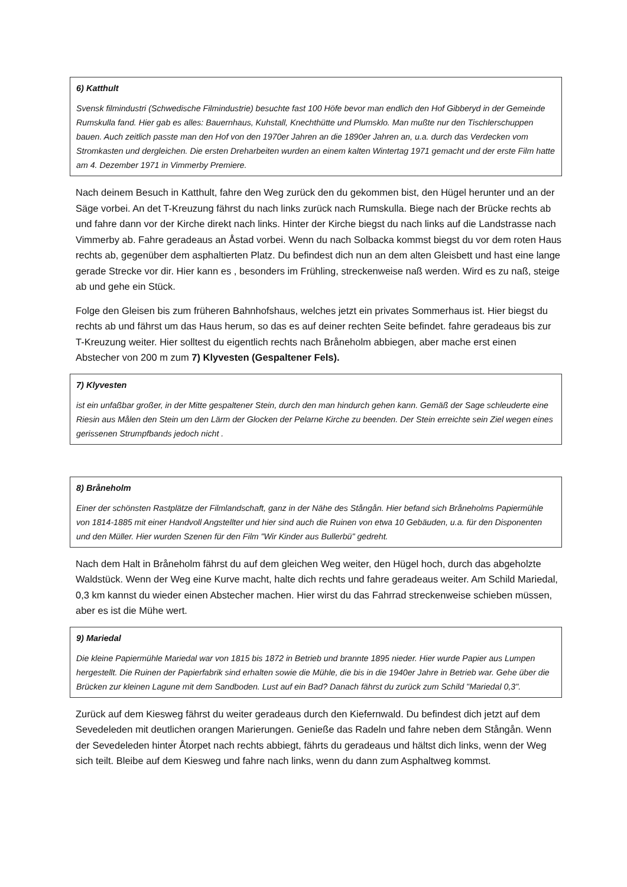6) Katthult
Svensk filmindustri (Schwedische Filmindustrie) besuchte fast 100 Höfe bevor man endlich den Hof Gibberyd in der Gemeinde Rumskulla fand. Hier gab es alles: Bauernhaus, Kuhstall, Knechthütte und Plumsklo. Man mußte nur den Tischlerschuppen bauen. Auch zeitlich passte man den Hof von den 1970er Jahren an die 1890er Jahren an, u.a. durch das Verdecken vom Stromkasten und dergleichen. Die ersten Dreharbeiten wurden an einem kalten Wintertag 1971 gemacht und der erste Film hatte am 4. Dezember 1971 in Vimmerby Premiere.
Nach deinem Besuch in Katthult, fahre den Weg zurück den du gekommen bist, den Hügel herunter und an der Säge vorbei. An det T-Kreuzung fährst du nach links zurück nach Rumskulla. Biege nach der Brücke rechts ab und fahre dann vor der Kirche direkt nach links. Hinter der Kirche biegst du nach links auf die Landstrasse nach Vimmerby ab. Fahre geradeaus an Åstad vorbei. Wenn du nach Solbacka kommst biegst du vor dem roten Haus rechts ab, gegenüber dem asphaltierten Platz. Du befindest dich nun an dem alten Gleisbett und hast eine lange gerade Strecke vor dir. Hier kann es , besonders im Frühling, streckenweise naß werden. Wird es zu naß, steige ab und gehe ein Stück.
Folge den Gleisen bis zum früheren Bahnhofshaus, welches jetzt ein privates Sommerhaus ist. Hier biegst du rechts ab und fährst um das Haus herum, so das es auf deiner rechten Seite befindet. fahre geradeaus bis zur T-Kreuzung weiter. Hier solltest du eigentlich rechts nach Bråneholm abbiegen, aber mache erst einen Abstecher von 200 m zum 7) Klyvesten (Gespaltener Fels).
7) Klyvesten
ist ein unfaßbar großer, in der Mitte gespaltener Stein, durch den man hindurch gehen kann. Gemäß der Sage schleuderte eine Riesin aus Målen den Stein um den Lärm der Glocken der Pelarne Kirche zu beenden. Der Stein erreichte sein Ziel wegen eines gerissenen Strumpfbands jedoch nicht .
8) Bråneholm
Einer der schönsten Rastplätze der Filmlandschaft, ganz in der Nähe des Stångån. Hier befand sich Bråneholms Papiermühle von 1814-1885 mit einer Handvoll Angstellter und hier sind auch die Ruinen von etwa 10 Gebäuden, u.a. für den Disponenten und den Müller. Hier wurden Szenen für den Film "Wir Kinder aus Bullerbü" gedreht.
Nach dem Halt in Bråneholm fährst du auf dem gleichen Weg weiter, den Hügel hoch, durch das abgeholzte Waldstück. Wenn der Weg eine Kurve macht, halte dich rechts und fahre geradeaus weiter. Am Schild Mariedal, 0,3 km kannst du wieder einen Abstecher machen. Hier wirst du das Fahrrad streckenweise schieben müssen, aber es ist die Mühe wert.
9) Mariedal
Die kleine Papiermühle Mariedal war von 1815 bis 1872 in Betrieb und brannte 1895 nieder. Hier wurde Papier aus Lumpen hergestellt. Die Ruinen der Papierfabrik sind erhalten sowie die Mühle, die bis in die 1940er Jahre in Betrieb war. Gehe über die Brücken zur kleinen Lagune mit dem Sandboden. Lust auf ein Bad? Danach fährst du zurück zum Schild "Mariedal 0,3".
Zurück auf dem Kiesweg fährst du weiter geradeaus durch den Kiefernwald. Du befindest dich jetzt auf dem Sevedeleden mit deutlichen orangen Marierungen. Genieße das Radeln und fahre neben dem Stångån. Wenn der Sevedeleden hinter Åtorpet nach rechts abbiegt, fährts du geradeaus und hältst dich links, wenn der Weg sich teilt. Bleibe auf dem Kiesweg und fahre nach links, wenn du dann zum Asphaltweg kommst.